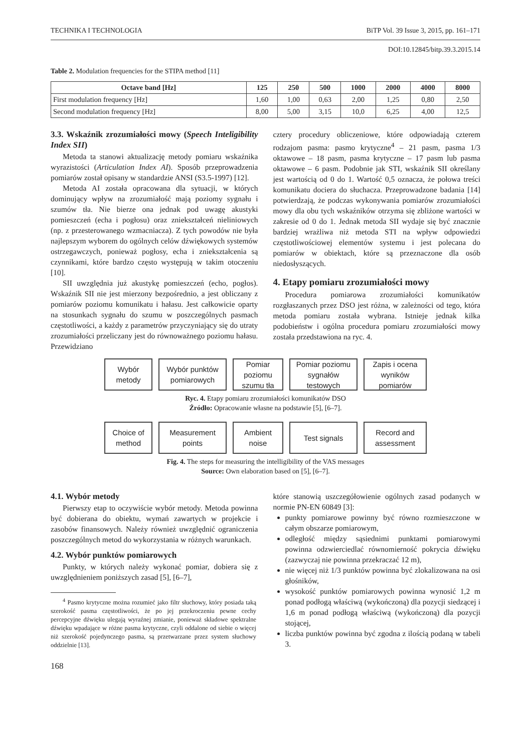TECHNIKA I TECHNOLOGIA BiTP Vol. 39 Issue 3, 2015, pp. 161–171
DOI:10.12845/bitp.39.3.2015.14
Table 2. Modulation frequencies for the STIPA method [11]
| Octave band [Hz] | 125 | 250 | 500 | 1000 | 2000 | 4000 | 8000 |
| --- | --- | --- | --- | --- | --- | --- | --- |
| First modulation frequency [Hz] | 1,60 | 1,00 | 0,63 | 2,00 | 1,25 | 0,80 | 2,50 |
| Second modulation frequency [Hz] | 8,00 | 5,00 | 3,15 | 10,0 | 6,25 | 4,00 | 12,5 |
3.3. Wskaźnik zrozumiałości mowy (Speech Inteligibility Index SII)
Metoda ta stanowi aktualizację metody pomiaru wskaźnika wyrazistości (Articulation Index AI). Sposób przeprowadzenia pomiarów został opisany w standardzie ANSI (S3.5-1997) [12].
Metoda AI została opracowana dla sytuacji, w których dominujący wpływ na zrozumiałość mają poziomy sygnału i szumów tła. Nie bierze ona jednak pod uwagę akustyki pomieszczeń (echa i pogłosu) oraz zniekształceń nieliniowych (np. z przesterowanego wzmacniacza). Z tych powodów nie była najlepszym wyborem do ogólnych celów dźwiękowych systemów ostrzegawczych, ponieważ pogłosy, echa i zniekształcenia są czynnikami, które bardzo często występują w takim otoczeniu [10].
SII uwzględnia już akustykę pomieszczeń (echo, pogłos). Wskaźnik SII nie jest mierzony bezpośrednio, a jest obliczany z pomiarów poziomu komunikatu i hałasu. Jest całkowicie oparty na stosunkach sygnału do szumu w poszczególnych pasmach częstotliwości, a każdy z parametrów przyczyniający się do utraty zrozumiałości przeliczany jest do równoważnego poziomu hałasu. Przewidziano
cztery procedury obliczeniowe, które odpowiadają czterem rodzajom pasma: pasmo krytyczne<sup>4</sup> – 21 pasm, pasma 1/3 oktawowe – 18 pasm, pasma krytyczne – 17 pasm lub pasma oktawowe – 6 pasm. Podobnie jak STI, wskaźnik SII określany jest wartością od 0 do 1. Wartość 0,5 oznacza, że połowa treści komunikatu dociera do słuchacza. Przeprowadzone badania [14] potwierdzają, że podczas wykonywania pomiarów zrozumiałości mowy dla obu tych wskaźników otrzyma się zbliżone wartości w zakresie od 0 do 1. Jednak metoda SII wydaje się być znacznie bardziej wrażliwa niż metoda STI na wpływ odpowiedzi częstotliwościowej elementów systemu i jest polecana do pomiarów w obiektach, które są przeznaczone dla osób niedosłyszących.
4. Etapy pomiaru zrozumiałości mowy
Procedura pomiarowa zrozumiałości komunikatów rozgłaszanych przez DSO jest różna, w zależności od tego, która metoda pomiaru została wybrana. Istnieje jednak kilka podobieństw i ogólna procedura pomiaru zrozumiałości mowy została przedstawiona na ryc. 4.
Wybór metody
Wybór punktów pomiarowych
Pomiar poziomu szumu tła
Pomiar poziomu sygnałów testowych
Zapis i ocena wyników pomiarów
Ryc. 4. Etapy pomiaru zrozumiałości komunikatów DSO
Źródło: Opracowanie własne na podstawie [5], [6–7].
Choice of method
Measurement points
Ambient noise
Test signals Record and assessment
Fig. 4. The steps for measuring the intelligibility of the VAS messages
Source: Own elaboration based on [5], [6–7].
4.1. Wybór metody
Pierwszy etap to oczywiście wybór metody. Metoda powinna być dobierana do obiektu, wymań zawartych w projekcie i zasobów finansowych. Należy również uwzględnić ograniczenia poszczególnych metod do wykorzystania w różnych warunkach.
4.2. Wybór punktów pomiarowych
Punkty, w których należy wykonać pomiar, dobiera się z uwzględnieniem poniższych zasad [5], [6–7],
<sup>4</sup> Pasmo krytyczne można rozumieć jako filtr słuchowy, który posiada taką szerokość pasma częstotliwości, że po jej przekroczeniu pewne cechy percepcyjne dźwięku ulegają wyraźnej zmianie, ponieważ składowe spektralne dźwięku wpadające w różne pasma krytyczne, czyli oddalone od siebie o więcej niż szerokość pojedynczego pasma, są przetwarzane przez system słuchowy oddzielnie [13].
168
które stanowią uszczegółowienie ogólnych zasad podanych w normie PN-EN 60849 [3]:
punkty pomiarowe powinny być równo rozmieszczone w całym obszarze pomiarowym,
odległość między sąsiednimi punktami pomiarowymi powinna odzwierciedlać równomierność pokrycia dźwięku (zazwyczaj nie powinna przekraczać 12 m),
nie więcej niż 1/3 punktów powinna być zlokalizowana na osi głośników,
wysokość punktów pomiarowych powinna wynosić 1,2 m ponad podłogą właściwą (wykończoną) dla pozycji siedzącej i 1,6 m ponad podłogą właściwą (wykończoną) dla pozycji stojącej,
liczba punktów powinna być zgodna z ilością podaną w tabeli 3.